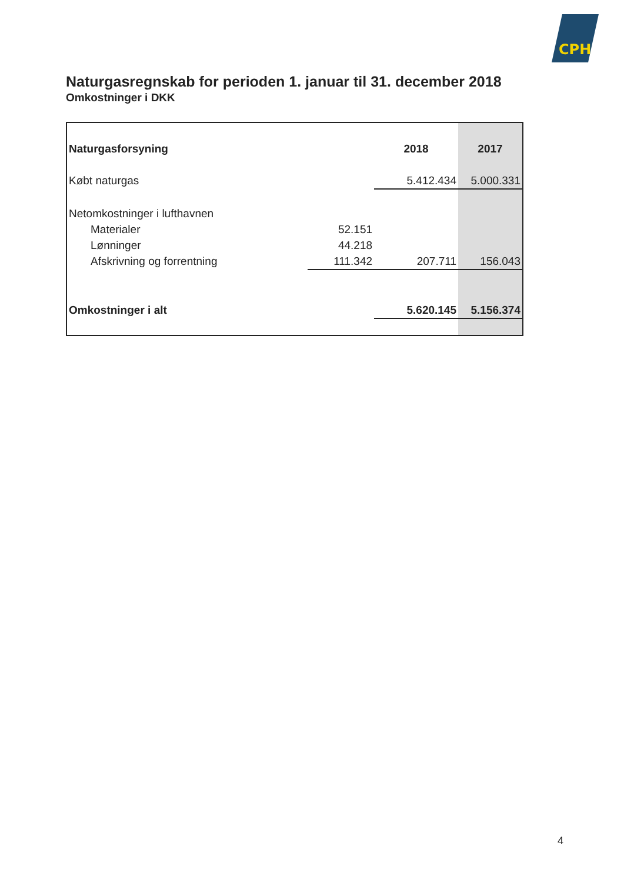CPH
Naturgasregnskab for perioden 1. januar til 31. december 2018
Omkostninger i DKK
| Naturgasforsyning | | 2018 | 2017 |
| Købt naturgas | | 5.412.434 | 5.000.331 |
| Netomkostninger i lufthavnen | | | |
| Materialer | 52.151 | | |
| Lønninger | 44.218 | | |
| Afskrivning og forrentning | 111.342 | 207.711 | 156.043 |
| Omkostninger i alt | | 5.620.145 | 5.156.374 |
4